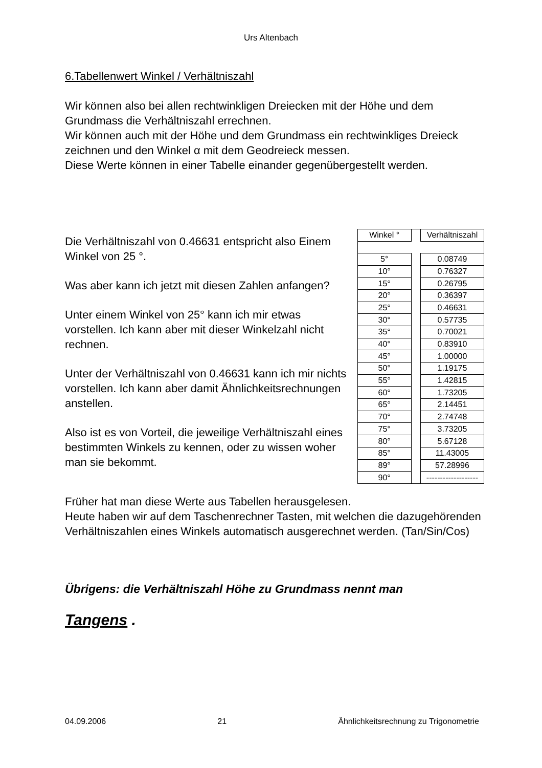Urs Altenbach
6.Tabellenwert Winkel / Verhältniszahl
Wir können also bei allen rechtwinkligen Dreiecken mit der Höhe und dem Grundmass die Verhältniszahl errechnen.
Wir können auch mit der Höhe und dem Grundmass ein rechtwinkliges Dreieck zeichnen und den Winkel α mit dem Geodreieck messen.
Diese Werte können in einer Tabelle einander gegenübergestellt werden.
Die Verhältniszahl von 0.46631 entspricht also Einem Winkel von 25 °.
Was aber kann ich jetzt mit diesen Zahlen anfangen?
Unter einem Winkel von 25° kann ich mir etwas vorstellen. Ich kann aber mit dieser Winkelzahl nicht rechnen.
Unter der Verhältniszahl von 0.46631 kann ich mir nichts vorstellen. Ich kann aber damit Ähnlichkeitsrechnungen anstellen.
Also ist es von Vorteil, die jeweilige Verhältniszahl eines bestimmten Winkels zu kennen, oder zu wissen woher man sie bekommt.
| Winkel ° | | Verhältniszahl |
| 5° | | 0.08749 |
| 10° | | 0.76327 |
| 15° | | 0.26795 |
| 20° | | 0.36397 |
| 25° | | 0.46631 |
| 30° | | 0.57735 |
| 35° | | 0.70021 |
| 40° | | 0.83910 |
| 45° | | 1.00000 |
| 50° | | 1.19175 |
| 55° | | 1.42815 |
| 60° | | 1.73205 |
| 65° | | 2.14451 |
| 70° | | 2.74748 |
| 75° | | 3.73205 |
| 80° | | 5.67128 |
| 85° | | 11.43005 |
| 89° | | 57.28996 |
| 90° | | ------------------- |
Früher hat man diese Werte aus Tabellen herausgelesen.
Heute haben wir auf dem Taschenrechner Tasten, mit welchen die dazugehörenden Verhältniszahlen eines Winkels automatisch ausgerechnet werden. (Tan/Sin/Cos)
Übrigens: die Verhältniszahl Höhe zu Grundmass nennt man
Tangens .
04.09.2006 21 Ähnlichkeitsrechnung zu Trigonometrie